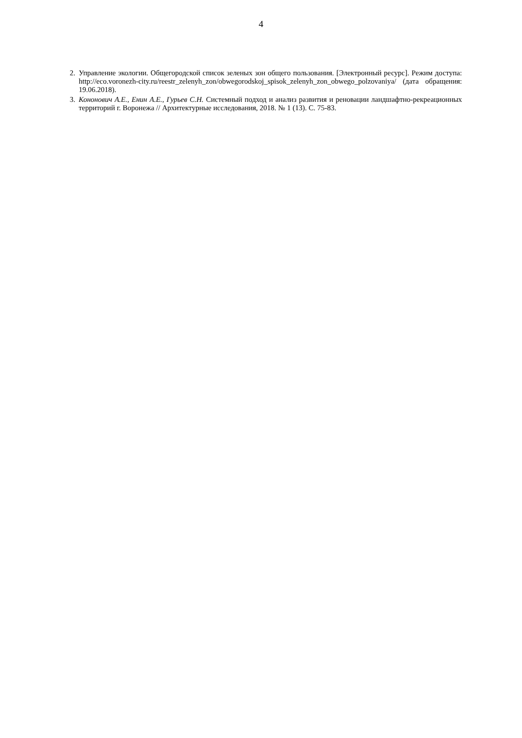4
2. Управление экологии. Общегородской список зеленых зон общего пользования. [Электронный ресурс]. Режим доступа: http://eco.voronezh-city.ru/reestr_zelenyh_zon/obwegorodskoj_spisok_zelenyh_zon_obwego_polzovaniya/ (дата обращения: 19.06.2018).
3. Кононович А.Е., Енин А.Е., Гурьев С.Н. Системный подход и анализ развития и реновации ландшафтно-рекреационных территорий г. Воронежа // Архитектурные исследования, 2018. № 1 (13). С. 75-83.